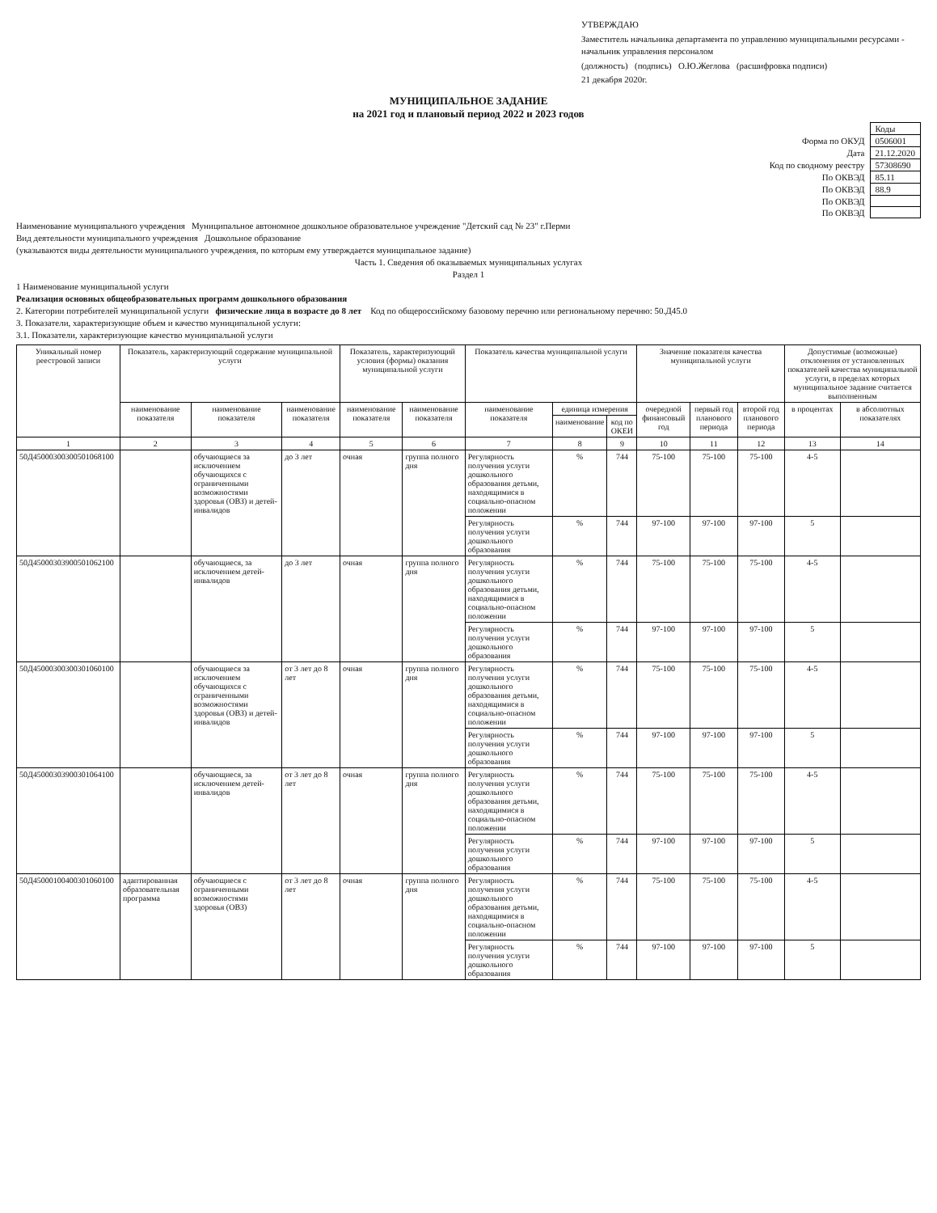УТВЕРЖДАЮ
Заместитель начальника департамента по управлению муниципальными ресурсами - начальник управления персоналом
(должность) (подпись) О.Ю.Жеглова (расшифровка подписи)
21 декабря 2020г.
МУНИЦИПАЛЬНОЕ ЗАДАНИЕ
на 2021 год и плановый период 2022 и 2023 годов
| | Коды |
| Форма по ОКУД | 0506001 |
| Дата | 21.12.2020 |
| Код по сводному реестру | 57308690 |
| По ОКВЭД | 85.11 |
| По ОКВЭД | 88.9 |
| По ОКВЭД | |
| По ОКВЭД | |
Наименование муниципального учреждения Муниципальное автономное дошкольное образовательное учреждение "Детский сад № 23" г.Перми
Вид деятельности муниципального учреждения Дошкольное образование
(указываются виды деятельности муниципального учреждения, по которым ему утверждается муниципальное задание)
Часть 1. Сведения об оказываемых муниципальных услугах
Раздел 1
1 Наименование муниципальной услуги
Реализация основных общеобразовательных программ дошкольного образования
2. Категории потребителей муниципальной услуги физические лица в возрасте до 8 лет Код по общероссийскому базовому перечню или региональному перечню: 50.Д45.0
3. Показатели, характеризующие объем и качество муниципальной услуги:
3.1. Показатели, характеризующие качество муниципальной услуги
| Уникальный номер реестровой записи | Показатель, характеризующий содержание муниципальной услуги | | | Показатель, характеризующий условия (формы) оказания муниципальной услуги | | Показатель качества муниципальной услуги | | | Значение показателя качества муниципальной услуги | | | Допустимые (возможные) отклонения от установленных показателей качества муниципальной услуги, в пределах которых муниципальное задание считается выполненным | |
| --- | --- | --- | --- | --- | --- | --- | --- | --- | --- | --- | --- | --- | --- |
| | наименование показателя | наименование показателя | наименование показателя | наименование показателя | наименование показателя | наименование показателя | единица измерения | | очередной финансовый год | первый год планового периода | второй год планового периода | в процентах | в абсолютных показателях |
| | | | | | | | наименование | код по ОКЕИ | | | | | |
| 1 | 2 | 3 | 4 | 5 | 6 | 7 | 8 | 9 | 10 | 11 | 12 | 13 | 14 |
| 50Д45000300300501068100 | | обучающиеся за исключением обучающихся с ограниченными возможностями здоровья (ОВЗ) и детей-инвалидов | до 3 лет | очная | группа полного дня | Регулярность получения услуги дошкольного образования детьми, находящимися в социально-опасном положении | % | 744 | 75-100 | 75-100 | 75-100 | 4-5 | |
| | | | | | | Регулярность получения услуги дошкольного образования | % | 744 | 97-100 | 97-100 | 97-100 | 5 | |
| 50Д45000303900501062100 | | обучающиеся, за исключением детей-инвалидов | до 3 лет | очная | группа полного дня | Регулярность получения услуги дошкольного образования детьми, находящимися в социально-опасном положении | % | 744 | 75-100 | 75-100 | 75-100 | 4-5 | |
| | | | | | | Регулярность получения услуги дошкольного образования | % | 744 | 97-100 | 97-100 | 97-100 | 5 | |
| 50Д45000300300301060100 | | обучающиеся за исключением обучающихся с ограниченными возможностями здоровья (ОВЗ) и детей-инвалидов | от 3 лет до 8 лет | очная | группа полного дня | Регулярность получения услуги дошкольного образования детьми, находящимися в социально-опасном положении | % | 744 | 75-100 | 75-100 | 75-100 | 4-5 | |
| | | | | | | Регулярность получения услуги дошкольного образования | % | 744 | 97-100 | 97-100 | 97-100 | 5 | |
| 50Д45000303900301064100 | | обучающиеся, за исключением детей-инвалидов | от 3 лет до 8 лет | очная | группа полного дня | Регулярность получения услуги дошкольного образования детьми, находящимися в социально-опасном положении | % | 744 | 75-100 | 75-100 | 75-100 | 4-5 | |
| | | | | | | Регулярность получения услуги дошкольного образования | % | 744 | 97-100 | 97-100 | 97-100 | 5 | |
| 50Д45000100400301060100 | адаптированная образовательная программа | обучающиеся с ограниченными возможностями здоровья (ОВЗ) | от 3 лет до 8 лет | очная | группа полного дня | Регулярность получения услуги дошкольного образования детьми, находящимися в социально-опасном положении | % | 744 | 75-100 | 75-100 | 75-100 | 4-5 | |
| | | | | | | Регулярность получения услуги дошкольного образования | % | 744 | 97-100 | 97-100 | 97-100 | 5 | |